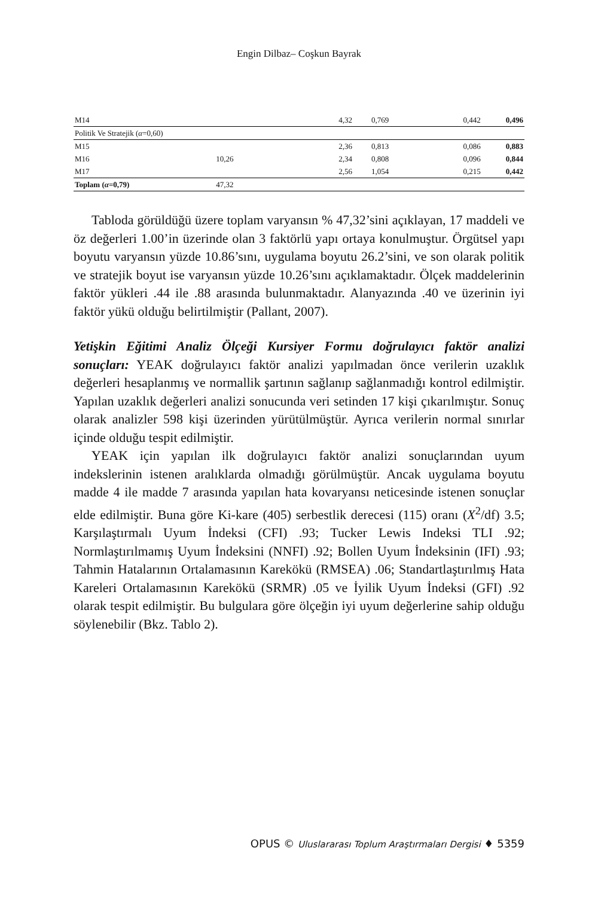Engin Dilbaz– Coşkun Bayrak
| M14 | | 4,32 | 0,769 | 0,442 | 0,496 |
| Politik Ve Stratejik ( α =0,60) | | | | | |
| M15 | | 2,36 | 0,813 | 0,086 | 0,883 |
| M16 | 10,26 | 2,34 | 0,808 | 0,096 | 0,844 |
| M17 | | 2,56 | 1,054 | 0,215 | 0,442 |
| Toplam ( α =0,79) | 47,32 | | | | |
Tabloda görüldüğü üzere toplam varyansın % 47,32’sini açıklayan, 17 maddeli ve öz değerleri 1.00’in üzerinde olan 3 faktörlü yapı ortaya konulmuştur. Örgütsel yapı boyutu varyansın yüzde 10.86’sını, uygulama boyutu 26.2’sini, ve son olarak politik ve stratejik boyut ise varyansın yüzde 10.26’sını açıklamaktadır. Ölçek maddelerinin faktör yükleri .44 ile .88 arasında bulunmaktadır. Alanyazında .40 ve üzerinin iyi faktör yükü olduğu belirtilmiştir (Pallant, 2007).
Yetişkin Eğitimi Analiz Ölçeği Kursiyer Formu doğrulayıcı faktör analizi sonuçları: YEAK doğrulayıcı faktör analizi yapılmadan önce verilerin uzaklık değerleri hesaplanmış ve normallik şartının sağlanıp sağlanmadığı kontrol edilmiştir. Yapılan uzaklık değerleri analizi sonucunda veri setinden 17 kişi çıkarılmıştır. Sonuç olarak analizler 598 kişi üzerinden yürütülmüştür. Ayrıca verilerin normal sınırlar içinde olduğu tespit edilmiştir.
YEAK için yapılan ilk doğrulayıcı faktör analizi sonuçlarından uyum indekslerinin istenen aralıklarda olmadığı görülmüştür. Ancak uygulama boyutu madde 4 ile madde 7 arasında yapılan hata kovaryansı neticesinde istenen sonuçlar elde edilmiştir. Buna göre Ki-kare (405) serbestlik derecesi (115) oranı (X<sup>2</sup>/df) 3.5; Karşılaştırmalı Uyum İndeksi (CFI) .93; Tucker Lewis Indeksi TLI .92; Normlaştırılmamış Uyum İndeksini (NNFI) .92; Bollen Uyum İndeksinin (IFI) .93; Tahmin Hatalarının Ortalamasının Karekökü (RMSEA) .06; Standartlaştırılmış Hata Kareleri Ortalamasının Karekökü (SRMR) .05 ve İyilik Uyum İndeksi (GFI) .92 olarak tespit edilmiştir. Bu bulgulara göre ölçeğin iyi uyum değerlerine sahip olduğu söylenebilir (Bkz. Tablo 2).
OPUS © Uluslararası Toplum Araştırmaları Dergisi ♦ 5359